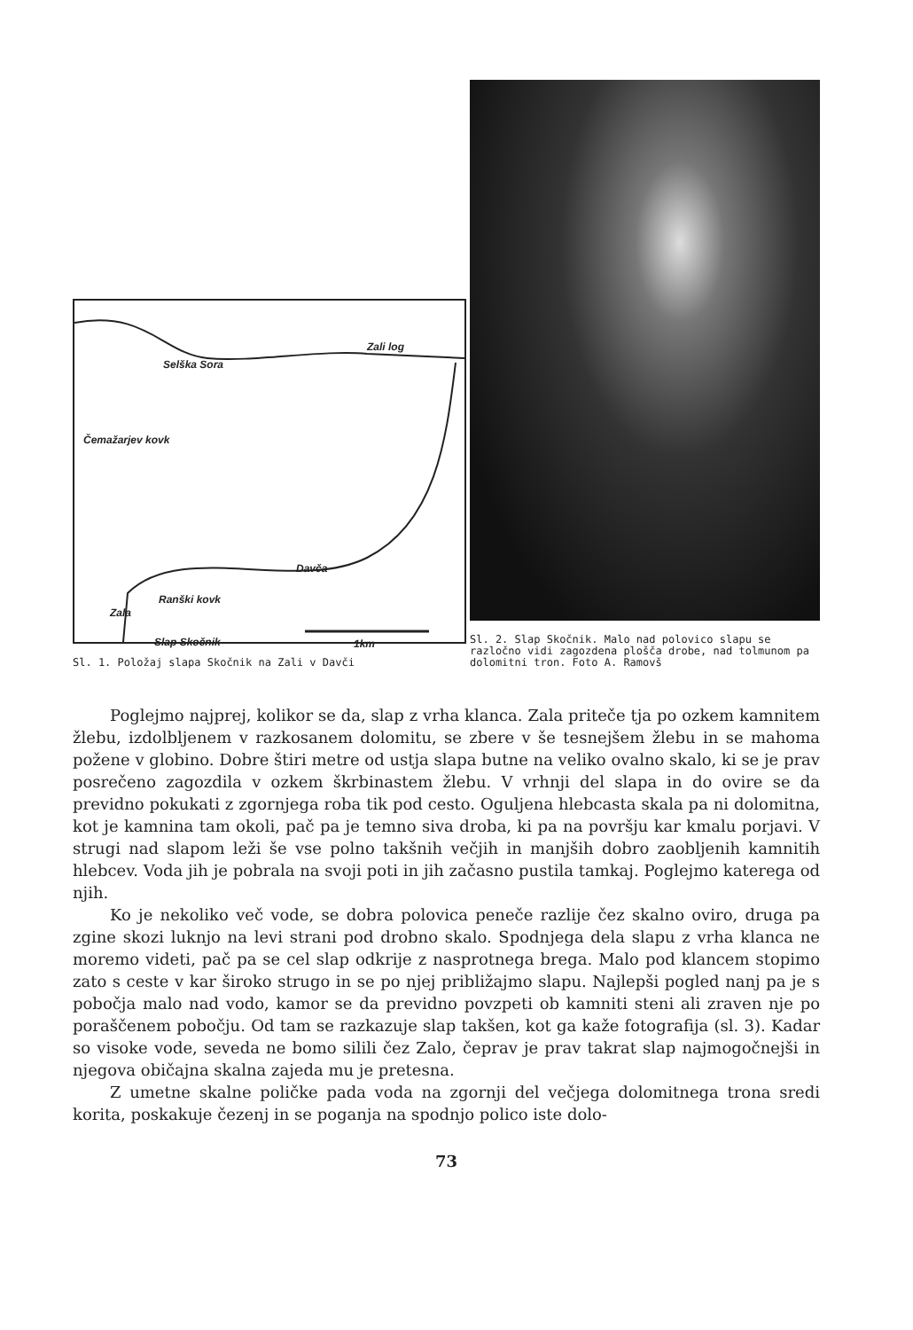Zali log
Selška Sora
Čemažarjev kovk
Davča
Ranški kovk
Zala
Slap Skočnik 1km
Sl. 1. Položaj slapa Skočnik na Zali v Davči
Sl. 2. Slap Skočnik. Malo nad polovico slapu se razločno vidi zagozdena plošča drobe, nad tolmunom pa dolomitni tron. Foto A. Ramovš
Poglejmo najprej, kolikor se da, slap z vrha klanca. Zala priteče tja po ozkem kamnitem žlebu, izdolbljenem v razkosanem dolomitu, se zbere v še tesnejšem žlebu in se mahoma požene v globino. Dobre štiri metre od ustja slapa butne na veliko ovalno skalo, ki se je prav posrečeno zagozdila v ozkem škrbinastem žlebu. V vrhnji del slapa in do ovire se da previdno pokukati z zgornjega roba tik pod cesto. Oguljena hlebcasta skala pa ni dolomitna, kot je kamnina tam okoli, pač pa je temno siva droba, ki pa na površju kar kmalu porjavi. V strugi nad slapom leži še vse polno takšnih večjih in manjših dobro zaobljenih kamnitih hlebcev. Voda jih je pobrala na svoji poti in jih začasno pustila tamkaj. Poglejmo katerega od njih.
Ko je nekoliko več vode, se dobra polovica peneče razlije čez skalno oviro, druga pa zgine skozi luknjo na levi strani pod drobno skalo. Spodnjega dela slapu z vrha klanca ne moremo videti, pač pa se cel slap odkrije z nasprotnega brega. Malo pod klancem stopimo zato s ceste v kar široko strugo in se po njej približajmo slapu. Najlepši pogled nanj pa je s pobočja malo nad vodo, kamor se da previdno povzpeti ob kamniti steni ali zraven nje po poraščenem pobočju. Od tam se razkazuje slap takšen, kot ga kaže fotografija (sl. 3). Kadar so visoke vode, seveda ne bomo silili čez Zalo, čeprav je prav takrat slap najmogočnejši in njegova običajna skalna zajeda mu je pretesna.
Z umetne skalne poličke pada voda na zgornji del večjega dolomitnega trona sredi korita, poskakuje čezenj in se poganja na spodnjo polico iste dolo-
73